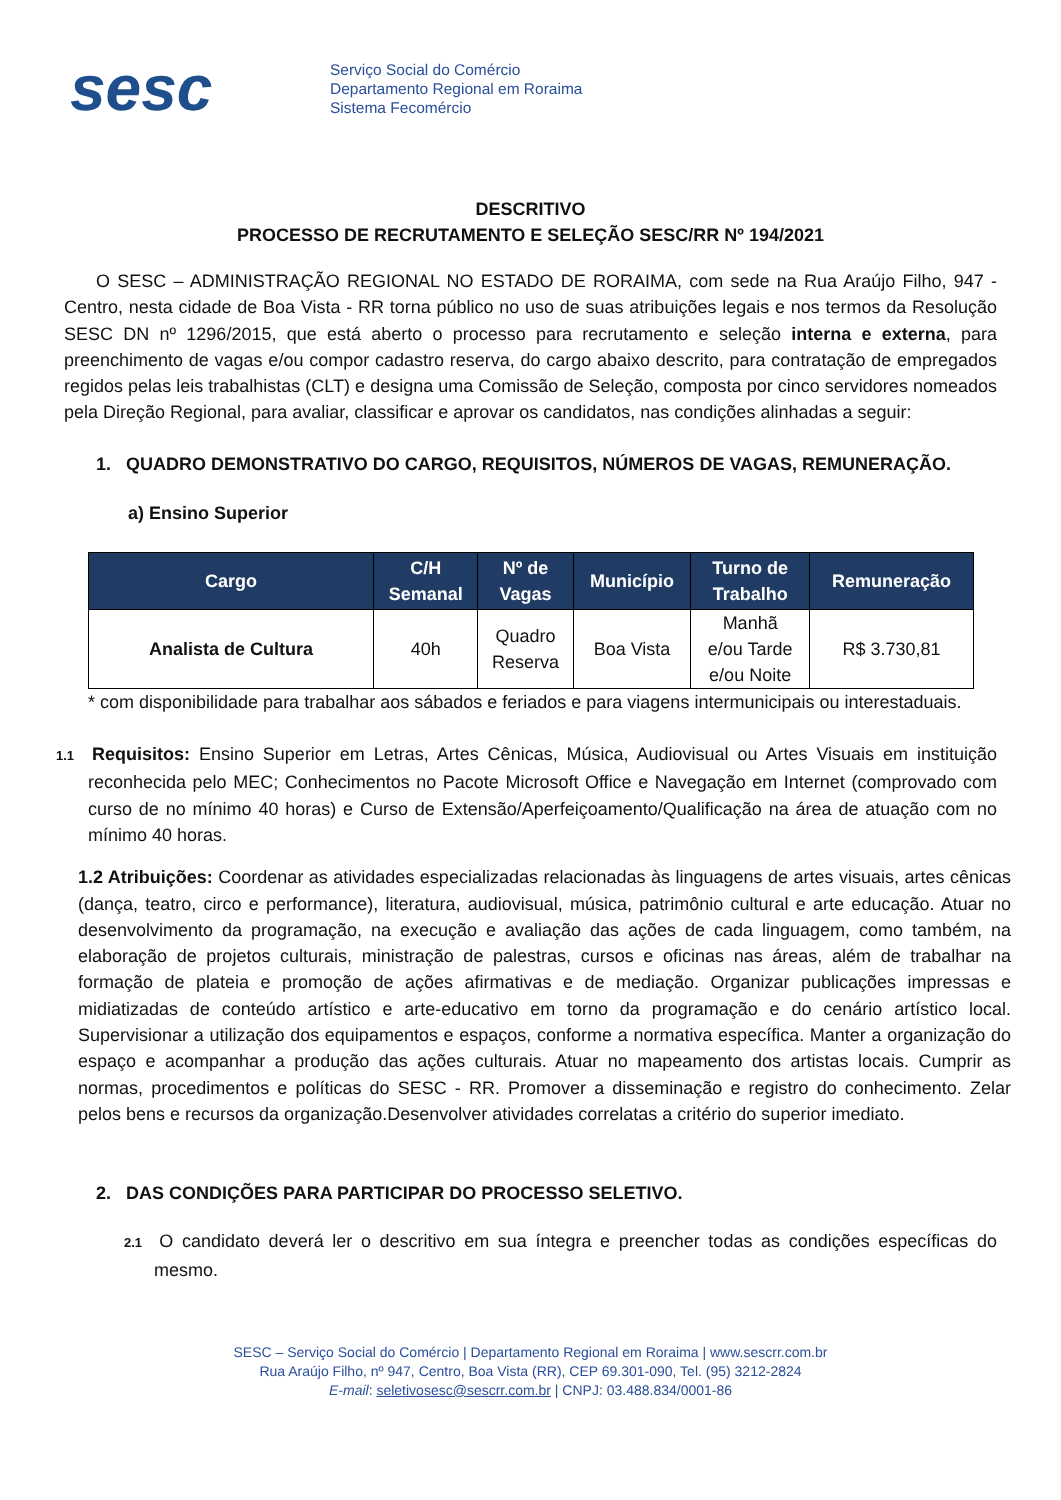sesc
Serviço Social do Comércio
Departamento Regional em Roraima
Sistema Fecomércio
DESCRITIVO
PROCESSO DE RECRUTAMENTO E SELEÇÃO SESC/RR Nº 194/2021
O SESC – ADMINISTRAÇÃO REGIONAL NO ESTADO DE RORAIMA, com sede na Rua Araújo Filho, 947 - Centro, nesta cidade de Boa Vista - RR torna público no uso de suas atribuições legais e nos termos da Resolução SESC DN nº 1296/2015, que está aberto o processo para recrutamento e seleção interna e externa, para preenchimento de vagas e/ou compor cadastro reserva, do cargo abaixo descrito, para contratação de empregados regidos pelas leis trabalhistas (CLT) e designa uma Comissão de Seleção, composta por cinco servidores nomeados pela Direção Regional, para avaliar, classificar e aprovar os candidatos, nas condições alinhadas a seguir:
1. QUADRO DEMONSTRATIVO DO CARGO, REQUISITOS, NÚMEROS DE VAGAS, REMUNERAÇÃO.
a) Ensino Superior
| Cargo | C/H Semanal | Nº de Vagas | Município | Turno de Trabalho | Remuneração |
| --- | --- | --- | --- | --- | --- |
| Analista de Cultura | 40h | Quadro Reserva | Boa Vista | Manhã e/ou Tarde e/ou Noite | R$ 3.730,81 |
* com disponibilidade para trabalhar aos sábados e feriados e para viagens intermunicipais ou interestaduais.
1.1 Requisitos: Ensino Superior em Letras, Artes Cênicas, Música, Audiovisual ou Artes Visuais em instituição reconhecida pelo MEC; Conhecimentos no Pacote Microsoft Office e Navegação em Internet (comprovado com curso de no mínimo 40 horas) e Curso de Extensão/Aperfeiçoamento/Qualificação na área de atuação com no mínimo 40 horas.
1.2 Atribuições: Coordenar as atividades especializadas relacionadas às linguagens de artes visuais, artes cênicas (dança, teatro, circo e performance), literatura, audiovisual, música, patrimônio cultural e arte educação. Atuar no desenvolvimento da programação, na execução e avaliação das ações de cada linguagem, como também, na elaboração de projetos culturais, ministração de palestras, cursos e oficinas nas áreas, além de trabalhar na formação de plateia e promoção de ações afirmativas e de mediação. Organizar publicações impressas e midiatizadas de conteúdo artístico e arte-educativo em torno da programação e do cenário artístico local. Supervisionar a utilização dos equipamentos e espaços, conforme a normativa específica. Manter a organização do espaço e acompanhar a produção das ações culturais. Atuar no mapeamento dos artistas locais. Cumprir as normas, procedimentos e políticas do SESC - RR. Promover a disseminação e registro do conhecimento. Zelar pelos bens e recursos da organização.Desenvolver atividades correlatas a critério do superior imediato.
2. DAS CONDIÇÕES PARA PARTICIPAR DO PROCESSO SELETIVO.
2.1 O candidato deverá ler o descritivo em sua íntegra e preencher todas as condições específicas do mesmo.
SESC – Serviço Social do Comércio | Departamento Regional em Roraima | www.sescrr.com.br
Rua Araújo Filho, nº 947, Centro, Boa Vista (RR), CEP 69.301-090, Tel. (95) 3212-2824
E-mail: seletivosesc@sescrr.com.br | CNPJ: 03.488.834/0001-86